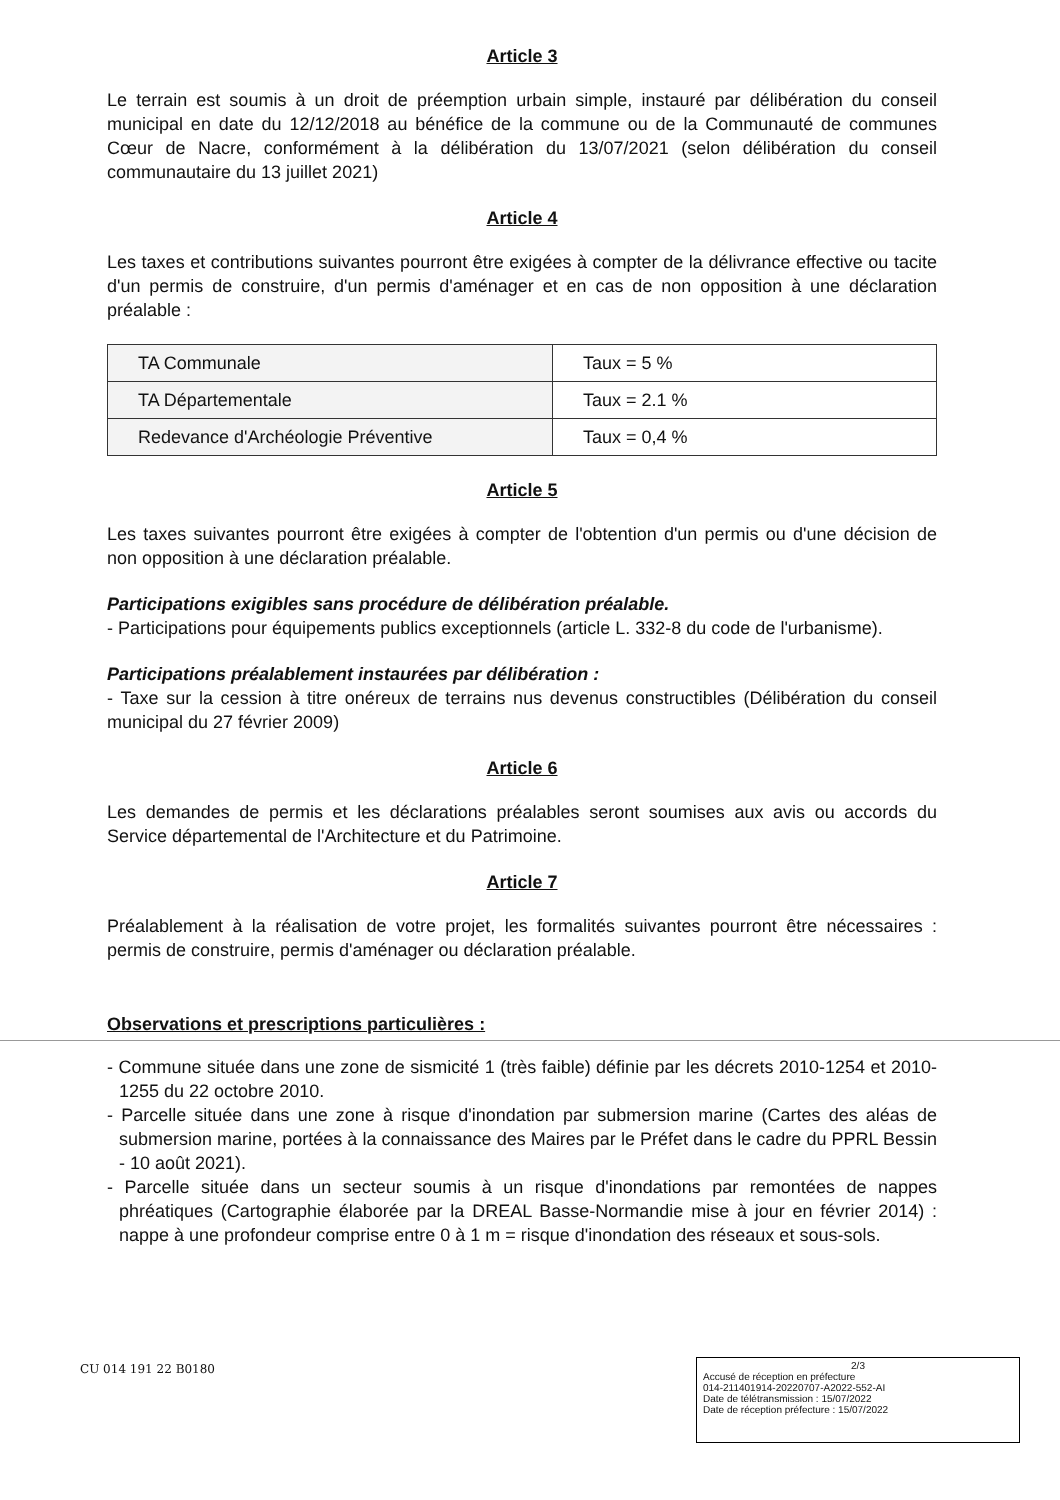Article 3
Le terrain est soumis à un droit de préemption urbain simple, instauré par délibération du conseil municipal en date du 12/12/2018 au bénéfice de la commune ou de la Communauté de communes Cœur de Nacre, conformément à la délibération du 13/07/2021 (selon délibération du conseil communautaire du 13 juillet 2021)
Article 4
Les taxes et contributions suivantes pourront être exigées à compter de la délivrance effective ou tacite d'un permis de construire, d'un permis d'aménager et en cas de non opposition à une déclaration préalable :
| TA Communale | Taux = 5 % |
| TA Départementale | Taux = 2.1 % |
| Redevance d'Archéologie Préventive | Taux = 0,4 % |
Article 5
Les taxes suivantes pourront être exigées à compter de l'obtention d'un permis ou d'une décision de non opposition à une déclaration préalable.
Participations exigibles sans procédure de délibération préalable.
- Participations pour équipements publics exceptionnels (article L. 332-8 du code de l'urbanisme).
Participations préalablement instaurées par délibération :
- Taxe sur la cession à titre onéreux de terrains nus devenus constructibles (Délibération du conseil municipal du 27 février 2009)
Article 6
Les demandes de permis et les déclarations préalables seront soumises aux avis ou accords du Service départemental de l'Architecture et du Patrimoine.
Article 7
Préalablement à la réalisation de votre projet, les formalités suivantes pourront être nécessaires : permis de construire, permis d'aménager ou déclaration préalable.
Observations et prescriptions particulières :
- Commune située dans une zone de sismicité 1 (très faible) définie par les décrets 2010-1254 et 2010-1255 du 22 octobre 2010.
- Parcelle située dans une zone à risque d'inondation par submersion marine (Cartes des aléas de submersion marine, portées à la connaissance des Maires par le Préfet dans le cadre du PPRL Bessin - 10 août 2021).
- Parcelle située dans un secteur soumis à un risque d'inondations par remontées de nappes phréatiques (Cartographie élaborée par la DREAL Basse-Normandie mise à jour en février 2014) : nappe à une profondeur comprise entre 0 à 1 m = risque d'inondation des réseaux et sous-sols.
CU 014 191 22 B0180
2/3
Accusé de réception en préfecture
014-211401914-20220707-A2022-552-AI
Date de télétransmission : 15/07/2022
Date de réception préfecture : 15/07/2022